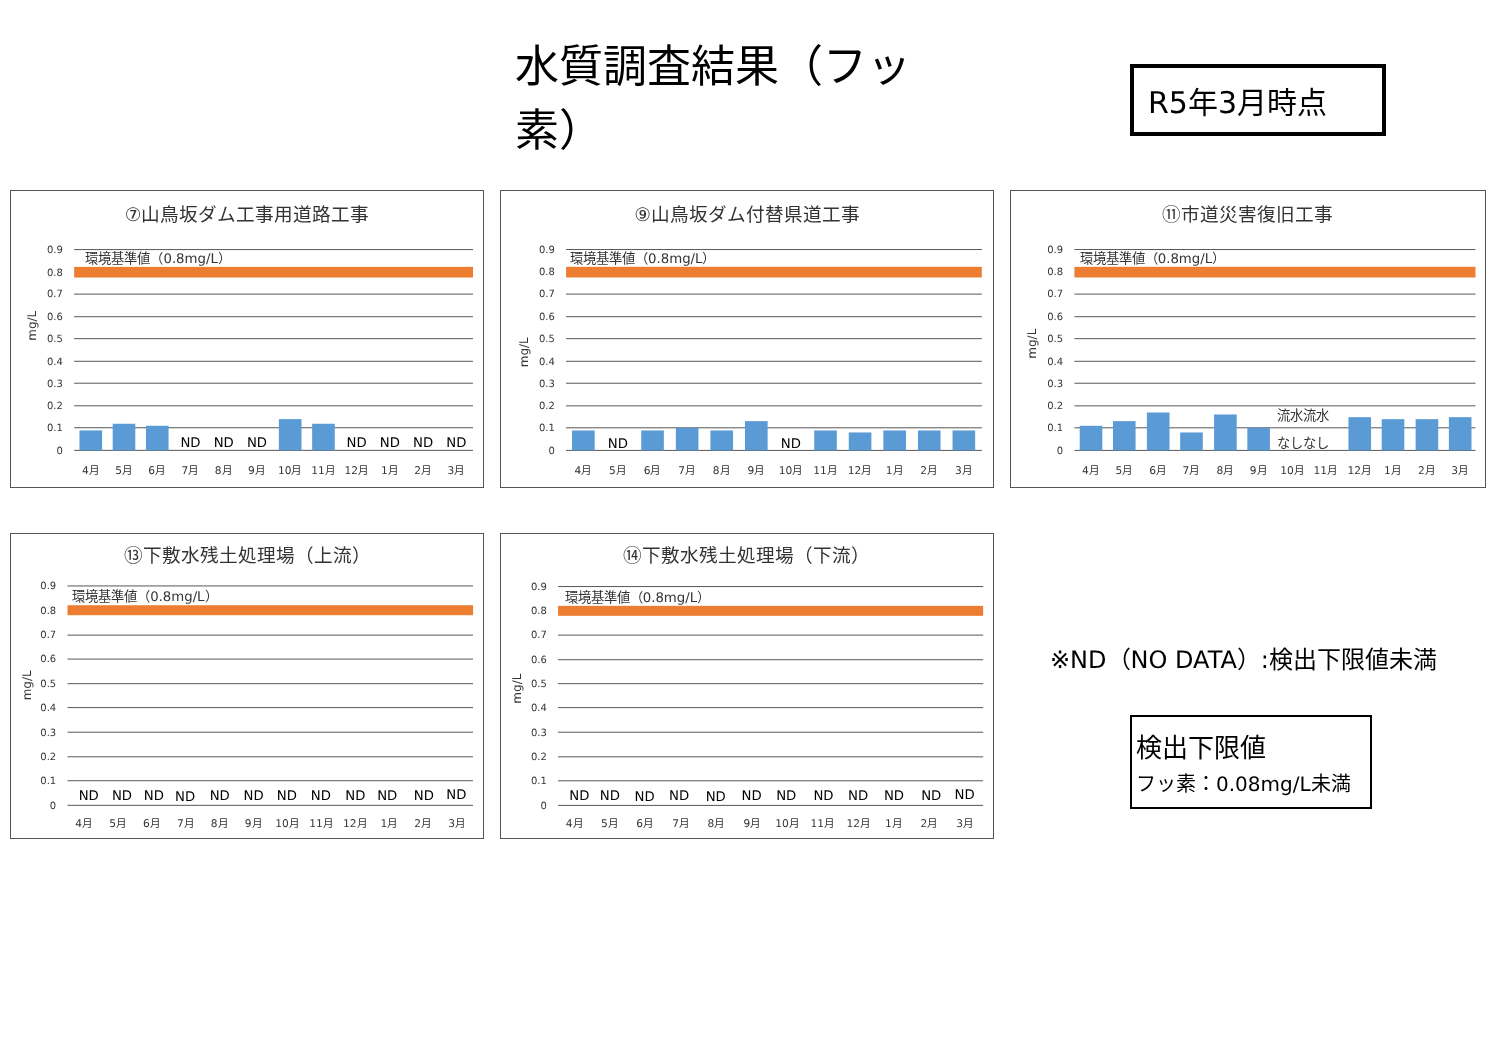水質調査結果（フッ素）
R5年3月時点
⑦山鳥坂ダム工事用道路工事
環境基準値（0.8mg/L）
0.9
0.8
0.7
0.6
0.5
0.4
0.3
0.2
0.1
0
mg/L
ND
ND
ND
ND
ND
ND
ND
4月
5月
6月
7月
8月
9月
10月
11月
12月
1月
2月
3月
⑨山鳥坂ダム付替県道工事
環境基準値（0.8mg/L）
0.9
0.8
0.7
0.6
0.5
0.4
0.3
0.2
0.1
0
mg/L
ND
ND
4月
5月
6月
7月
8月
9月
10月
11月
12月
1月
2月
3月
⑪市道災害復旧工事
環境基準値（0.8mg/L）
0.9
0.8
0.7
0.6
0.5
0.4
0.3
0.2
0.1
0
mg/L
流水流水
なしなし
4月
5月
6月
7月
8月
9月
10月
11月
12月
1月
2月
3月
⑬下敷水残土処理場（上流）
環境基準値（0.8mg/L）
0.9
0.8
0.7
0.6
0.5
0.4
0.3
0.2
0.1
0
mg/L
ND
ND
ND
ND
ND
ND
ND
ND
ND
ND
ND
ND
4月
5月
6月
7月
8月
9月
10月
11月
12月
1月
2月
3月
⑭下敷水残土処理場（下流）
環境基準値（0.8mg/L）
0.9
0.8
0.7
0.6
0.5
0.4
0.3
0.2
0.1
0
mg/L
ND
ND
ND
ND
ND
ND
ND
ND
ND
ND
ND
ND
4月
5月
6月
7月
8月
9月
10月
11月
12月
1月
2月
3月
※ND（NO DATA）:検出下限値未満
検出下限値
フッ素：0.08mg/L未満